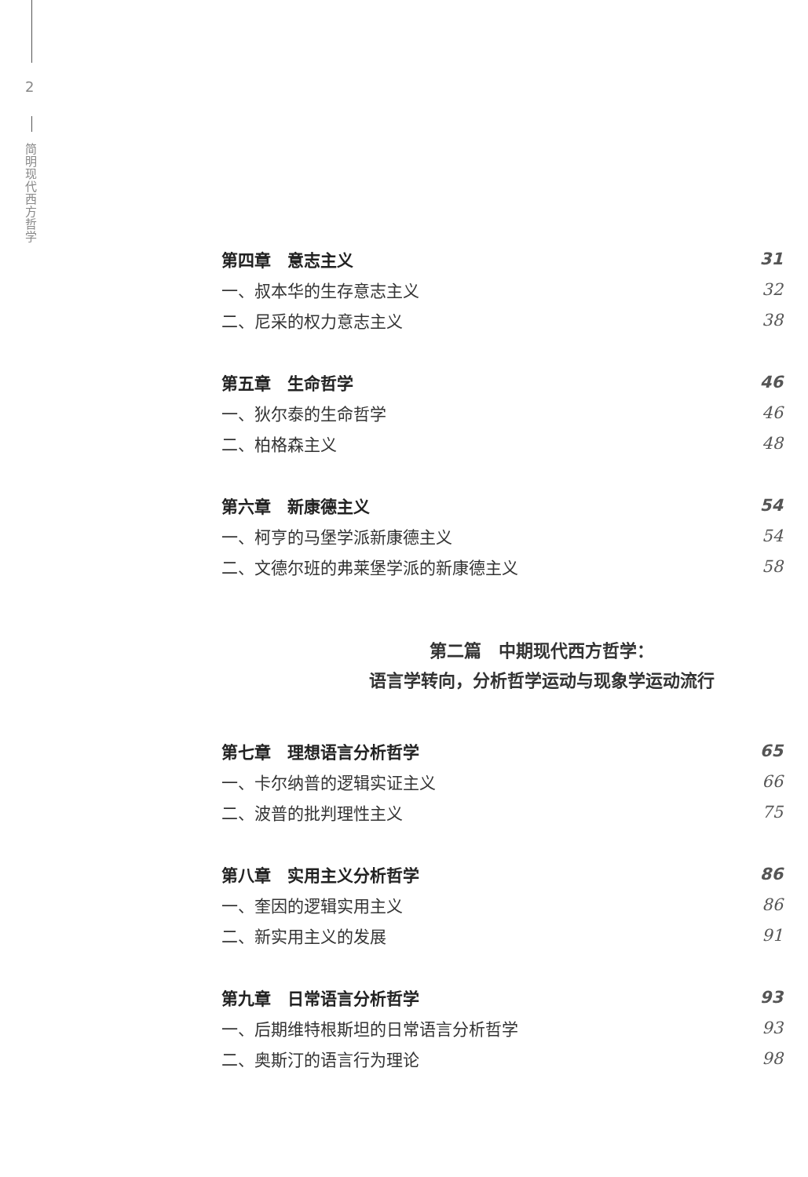2
简明现代西方哲学
第四章　意志主义 31
一、叔本华的生存意志主义 32
二、尼采的权力意志主义 38
第五章　生命哲学 46
一、狄尔泰的生命哲学 46
二、柏格森主义 48
第六章　新康德主义 54
一、柯亨的马堡学派新康德主义 54
二、文德尔班的弗莱堡学派的新康德主义 58
第二篇　中期现代西方哲学：
语言学转向，分析哲学运动与现象学运动流行
第七章　理想语言分析哲学 65
一、卡尔纳普的逻辑实证主义 66
二、波普的批判理性主义 75
第八章　实用主义分析哲学 86
一、奎因的逻辑实用主义 86
二、新实用主义的发展 91
第九章　日常语言分析哲学 93
一、后期维特根斯坦的日常语言分析哲学 93
二、奥斯汀的语言行为理论 98